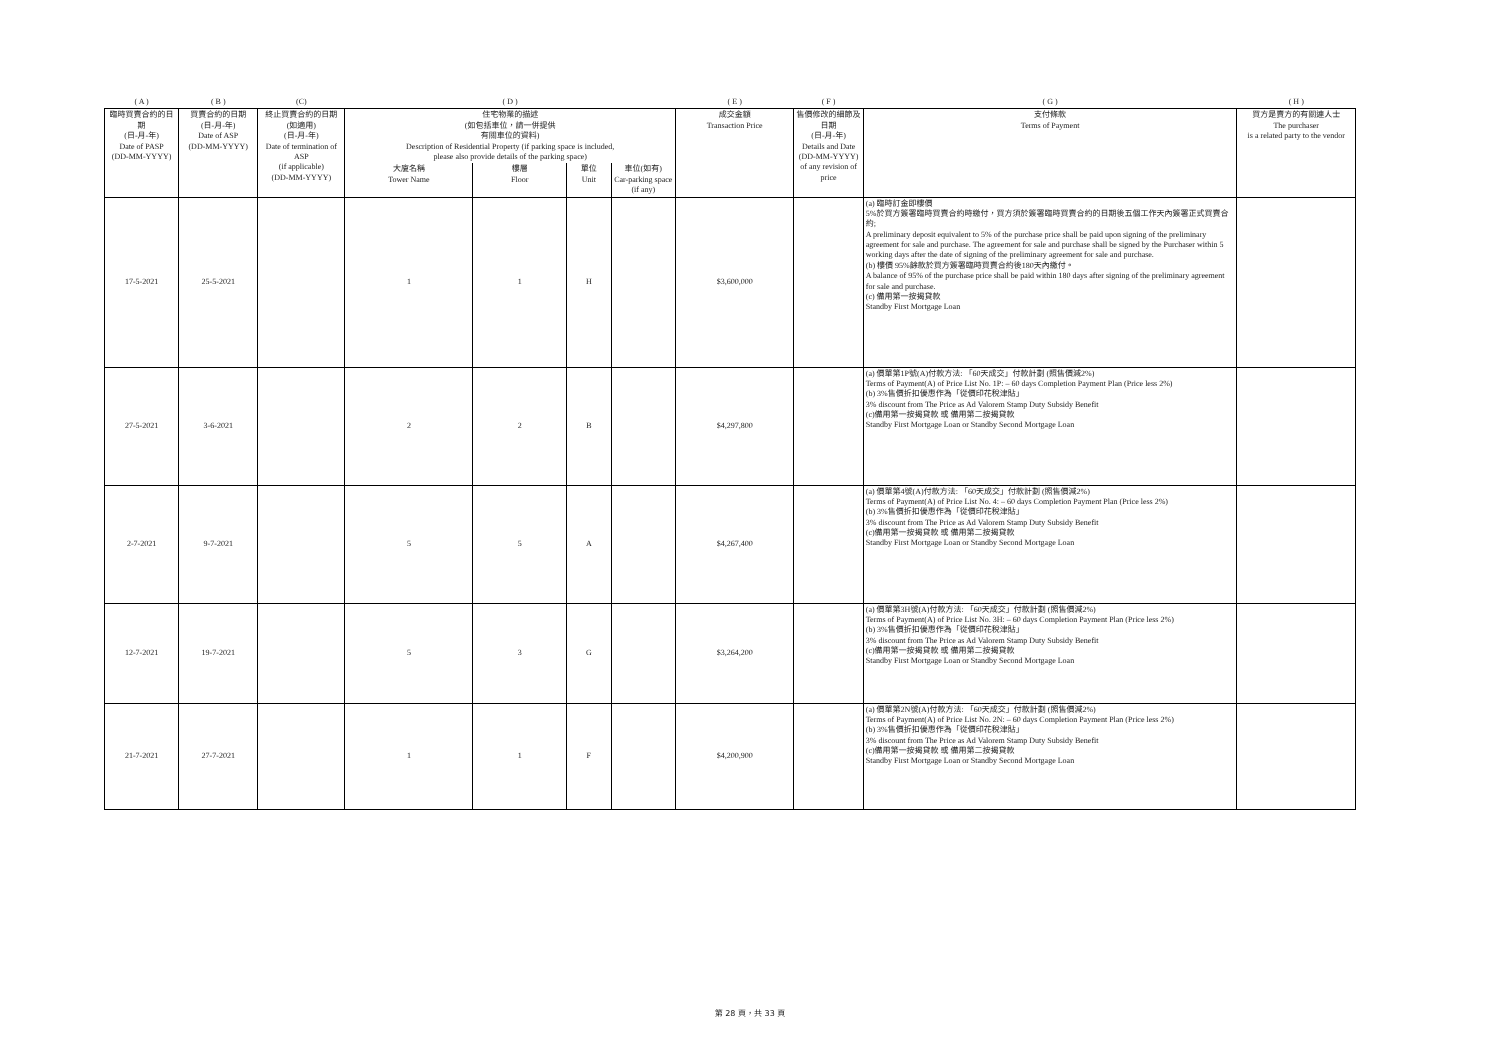| ( A ) | ( B ) | (C) | ( D ) | | | | ( E ) | ( F ) | ( G ) | ( H ) |
| --- | --- | --- | --- | --- | --- | --- | --- | --- | --- | --- |
| 臨時買賣合約的日期 (日-月-年) Date of PASP (DD-MM-YYYY) | 買賣合約的日期 (日-月-年) Date of ASP (DD-MM-YYYY) | 終止買賣合約的日期 (如適用) (日-月-年) Date of termination of ASP (if applicable) (DD-MM-YYYY) | 住宅物業的描述 (如包括車位，請一併提供 有關車位的資料) Description of Residential Property (if parking space is included, please also provide details of the parking space) | | | | 成交金額 Transaction Price | 售價修改的細節及日期 (日-月-年) Details and Date (DD-MM-YYYY) of any revision of price | 支付條款 Terms of Payment | 買方是賣方的有關連人士 The purchaser is a related party to the vendor |
| | | | 大廈名稱 Tower Name | 樓層 Floor | 單位 Unit | 車位(如有) Car-parking space (if any) | | | | |
| 17-5-2021 | 25-5-2021 | | 1 | 1 | H | | $3,600,000 | | (a) 臨時訂金即樓價 5%於買方簽署臨時買賣合約時繳付，買方須於簽署臨時買賣合約的日期後五個工作天內簽署正式買賣合約; A preliminary deposit equivalent to 5% of the purchase price shall be paid upon signing of the preliminary agreement for sale and purchase. The agreement for sale and purchase shall be signed by the Purchaser within 5 working days after the date of signing of the preliminary agreement for sale and purchase. (b) 樓價 95%餘款於買方簽署臨時買賣合約後180天內繳付。 A balance of 95% of the purchase price shall be paid within 180 days after signing of the preliminary agreement for sale and purchase. (c) 備用第一按揭貸款 Standby First Mortgage Loan | |
| 27-5-2021 | 3-6-2021 | | 2 | 2 | B | | $4,297,800 | | (a) 價單第1P號(A)付款方法: 「60天成交」付款計劃 (照售價減2%) Terms of Payment(A) of Price List No. 1P: – 60 days Completion Payment Plan (Price less 2%) (b) 3%售價折扣優惠作為「從價印花稅津貼」 3% discount from The Price as Ad Valorem Stamp Duty Subsidy Benefit (c)備用第一按揭貸款 或 備用第二按揭貸款 Standby First Mortgage Loan or Standby Second Mortgage Loan | |
| 2-7-2021 | 9-7-2021 | | 5 | 5 | A | | $4,267,400 | | (a) 價單第4號(A)付款方法: 「60天成交」付款計劃 (照售價減2%) Terms of Payment(A) of Price List No. 4: – 60 days Completion Payment Plan (Price less 2%) (b) 3%售價折扣優惠作為「從價印花稅津貼」 3% discount from The Price as Ad Valorem Stamp Duty Subsidy Benefit (c)備用第一按揭貸款 或 備用第二按揭貸款 Standby First Mortgage Loan or Standby Second Mortgage Loan | |
| 12-7-2021 | 19-7-2021 | | 5 | 3 | G | | $3,264,200 | | (a) 價單第3H號(A)付款方法: 「60天成交」付款計劃 (照售價減2%) Terms of Payment(A) of Price List No. 3H: – 60 days Completion Payment Plan (Price less 2%) (b) 3%售價折扣優惠作為「從價印花稅津貼」 3% discount from The Price as Ad Valorem Stamp Duty Subsidy Benefit (c)備用第一按揭貸款 或 備用第二按揭貸款 Standby First Mortgage Loan or Standby Second Mortgage Loan | |
| 21-7-2021 | 27-7-2021 | | 1 | 1 | F | | $4,200,900 | | (a) 價單第2N號(A)付款方法: 「60天成交」付款計劃 (照售價減2%) Terms of Payment(A) of Price List No. 2N: – 60 days Completion Payment Plan (Price less 2%) (b) 3%售價折扣優惠作為「從價印花稅津貼」 3% discount from The Price as Ad Valorem Stamp Duty Subsidy Benefit (c)備用第一按揭貸款 或 備用第二按揭貸款 Standby First Mortgage Loan or Standby Second Mortgage Loan | |
第 28 頁，共 33 頁